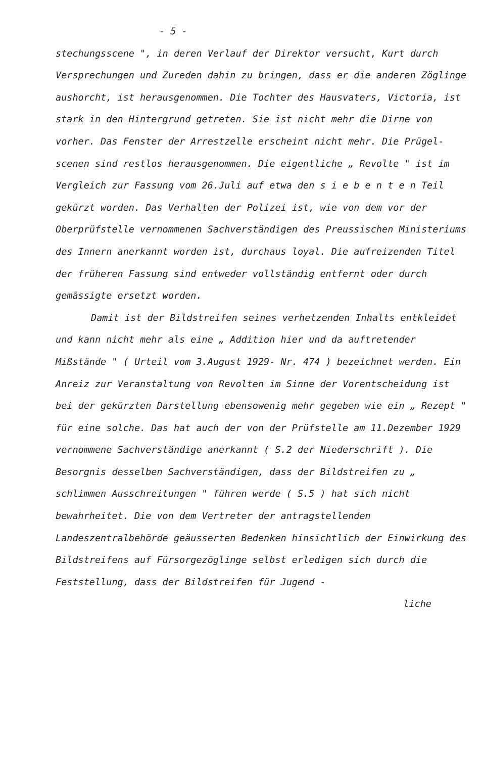- 5 -
stechungsscene ", in deren Verlauf der Direktor versucht, Kurt durch Versprechungen und Zureden dahin zu bringen, dass er die anderen Zöglinge aushorcht, ist herausgenommen. Die Tochter des Hausvaters, Victoria, ist stark in den Hintergrund getreten. Sie ist nicht mehr die Dirne von vorher. Das Fenster der Arrestzelle erscheint nicht mehr. Die Prügel-scenen sind restlos herausgenommen. Die eigentliche „ Revolte " ist im Vergleich zur Fassung vom 26.Juli auf etwa den s i e b e n t e n Teil gekürzt worden. Das Verhalten der Polizei ist, wie von dem vor der Oberprüfstelle vernommenen Sachverständigen des Preussischen Ministeriums des Innern anerkannt worden ist, durchaus loyal. Die aufreizenden Titel der früheren Fassung sind entweder vollständig entfernt oder durch gemässigte ersetzt worden.
Damit ist der Bildstreifen seines verhetzenden Inhalts entkleidet und kann nicht mehr als eine „ Addition hier und da auftretender Mißstände " ( Urteil vom 3.August 1929- Nr. 474 ) bezeichnet werden. Ein Anreiz zur Veranstaltung von Revolten im Sinne der Vorentscheidung ist bei der gekürzten Darstellung ebensowenig mehr gegeben wie ein „ Rezept " für eine solche. Das hat auch der von der Prüfstelle am 11.Dezember 1929 vernommene Sachverständige anerkannt ( S.2 der Niederschrift ). Die Besorgnis desselben Sachverständigen, dass der Bildstreifen zu „ schlimmen Ausschreitungen " führen werde ( S.5 ) hat sich nicht bewahrheitet. Die von dem Vertreter der antragstellenden Landeszentralbehörde geäusserten Bedenken hinsichtlich der Einwirkung des Bildstreifens auf Fürsorgezöglinge selbst erledigen sich durch die Feststellung, dass der Bildstreifen für Jugend -
liche